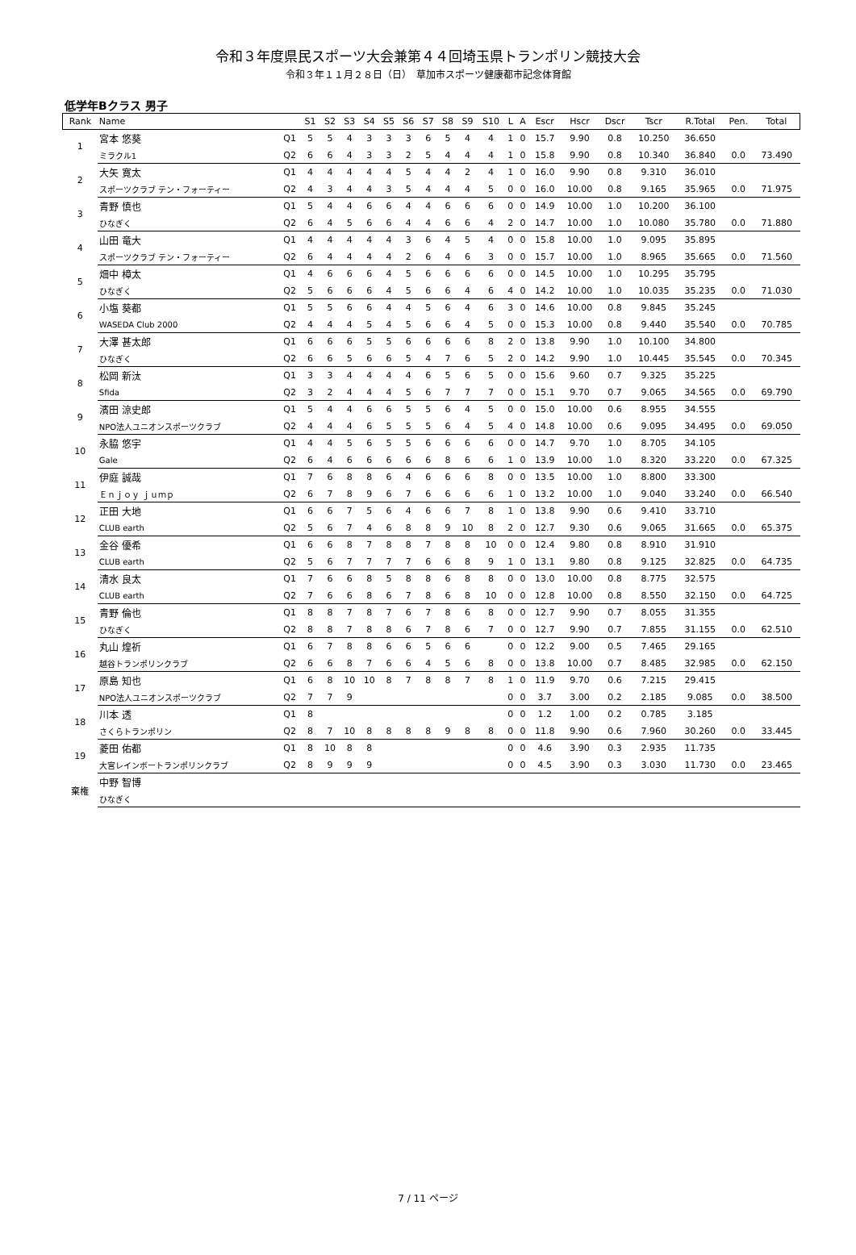令和３年度県民スポーツ大会兼第４４回埼玉県トランポリン競技大会
令和３年１１月２８日（日）　草加市スポーツ健康都市記念体育館
低学年Bクラス 男子
| Rank | Name | | S1 | S2 | S3 | S4 | S5 | S6 | S7 | S8 | S9 | S10 | L | A | Escr | Hscr | Dscr | Tscr | R.Total | Pen. | Total |
| --- | --- | --- | --- | --- | --- | --- | --- | --- | --- | --- | --- | --- | --- | --- | --- | --- | --- | --- | --- | --- | --- |
| 1 | 宮本 悠葵 | Q1 | 5 | 5 | 4 | 3 | 3 | 3 | 6 | 5 | 4 | 4 | 1 | 0 | 15.7 | 9.90 | 0.8 | 10.250 | 36.650 | | |
| | ミラクル1 | Q2 | 6 | 6 | 4 | 3 | 3 | 2 | 5 | 4 | 4 | 4 | 1 | 0 | 15.8 | 9.90 | 0.8 | 10.340 | 36.840 | 0.0 | 73.490 |
| 2 | 大矢 寛太 | Q1 | 4 | 4 | 4 | 4 | 4 | 5 | 4 | 4 | 2 | 4 | 1 | 0 | 16.0 | 9.90 | 0.8 | 9.310 | 36.010 | | |
| | スポーツクラブ テン・フォーティー | Q2 | 4 | 3 | 4 | 4 | 3 | 5 | 4 | 4 | 4 | 5 | 0 | 0 | 16.0 | 10.00 | 0.8 | 9.165 | 35.965 | 0.0 | 71.975 |
| 3 | 青野 慎也 | Q1 | 5 | 4 | 4 | 6 | 6 | 4 | 4 | 6 | 6 | 6 | 0 | 0 | 14.9 | 10.00 | 1.0 | 10.200 | 36.100 | | |
| | ひなぎく | Q2 | 6 | 4 | 5 | 6 | 6 | 4 | 4 | 6 | 6 | 4 | 2 | 0 | 14.7 | 10.00 | 1.0 | 10.080 | 35.780 | 0.0 | 71.880 |
| 4 | 山田 竜大 | Q1 | 4 | 4 | 4 | 4 | 4 | 3 | 6 | 4 | 5 | 4 | 0 | 0 | 15.8 | 10.00 | 1.0 | 9.095 | 35.895 | | |
| | スポーツクラブ テン・フォーティー | Q2 | 6 | 4 | 4 | 4 | 4 | 2 | 6 | 4 | 6 | 3 | 0 | 0 | 15.7 | 10.00 | 1.0 | 8.965 | 35.665 | 0.0 | 71.560 |
| 5 | 畑中 樟太 | Q1 | 4 | 6 | 6 | 6 | 4 | 5 | 6 | 6 | 6 | 6 | 0 | 0 | 14.5 | 10.00 | 1.0 | 10.295 | 35.795 | | |
| | ひなぎく | Q2 | 5 | 6 | 6 | 6 | 4 | 5 | 6 | 6 | 4 | 6 | 4 | 0 | 14.2 | 10.00 | 1.0 | 10.035 | 35.235 | 0.0 | 71.030 |
| 6 | 小塩 葵都 | Q1 | 5 | 5 | 6 | 6 | 4 | 4 | 5 | 6 | 4 | 6 | 3 | 0 | 14.6 | 10.00 | 0.8 | 9.845 | 35.245 | | |
| | WASEDA Club 2000 | Q2 | 4 | 4 | 4 | 5 | 4 | 5 | 6 | 6 | 4 | 5 | 0 | 0 | 15.3 | 10.00 | 0.8 | 9.440 | 35.540 | 0.0 | 70.785 |
| 7 | 大澤 甚太郎 | Q1 | 6 | 6 | 6 | 5 | 5 | 6 | 6 | 6 | 6 | 8 | 2 | 0 | 13.8 | 9.90 | 1.0 | 10.100 | 34.800 | | |
| | ひなぎく | Q2 | 6 | 6 | 5 | 6 | 6 | 5 | 4 | 7 | 6 | 5 | 2 | 0 | 14.2 | 9.90 | 1.0 | 10.445 | 35.545 | 0.0 | 70.345 |
| 8 | 松岡 新汰 | Q1 | 3 | 3 | 4 | 4 | 4 | 4 | 6 | 5 | 6 | 5 | 0 | 0 | 15.6 | 9.60 | 0.7 | 9.325 | 35.225 | | |
| | Sfida | Q2 | 3 | 2 | 4 | 4 | 4 | 5 | 6 | 7 | 7 | 7 | 0 | 0 | 15.1 | 9.70 | 0.7 | 9.065 | 34.565 | 0.0 | 69.790 |
| 9 | 濱田 涼史郎 | Q1 | 5 | 4 | 4 | 6 | 6 | 5 | 5 | 6 | 4 | 5 | 0 | 0 | 15.0 | 10.00 | 0.6 | 8.955 | 34.555 | | |
| | NPO法人ユニオンスポーツクラブ | Q2 | 4 | 4 | 4 | 6 | 5 | 5 | 5 | 6 | 4 | 5 | 4 | 0 | 14.8 | 10.00 | 0.6 | 9.095 | 34.495 | 0.0 | 69.050 |
| 10 | 永脇 悠宇 | Q1 | 4 | 4 | 5 | 6 | 5 | 5 | 6 | 6 | 6 | 6 | 0 | 0 | 14.7 | 9.70 | 1.0 | 8.705 | 34.105 | | |
| | Gale | Q2 | 6 | 4 | 6 | 6 | 6 | 6 | 6 | 8 | 6 | 6 | 1 | 0 | 13.9 | 10.00 | 1.0 | 8.320 | 33.220 | 0.0 | 67.325 |
| 11 | 伊庭 誠哉 | Q1 | 7 | 6 | 8 | 8 | 6 | 4 | 6 | 6 | 6 | 8 | 0 | 0 | 13.5 | 10.00 | 1.0 | 8.800 | 33.300 | | |
| | Ｅｎｊｏｙ ｊｕｍｐ | Q2 | 6 | 7 | 8 | 9 | 6 | 7 | 6 | 6 | 6 | 6 | 1 | 0 | 13.2 | 10.00 | 1.0 | 9.040 | 33.240 | 0.0 | 66.540 |
| 12 | 正田 大地 | Q1 | 6 | 6 | 7 | 5 | 6 | 4 | 6 | 6 | 7 | 8 | 1 | 0 | 13.8 | 9.90 | 0.6 | 9.410 | 33.710 | | |
| | CLUB earth | Q2 | 5 | 6 | 7 | 4 | 6 | 8 | 8 | 9 | 10 | 8 | 2 | 0 | 12.7 | 9.30 | 0.6 | 9.065 | 31.665 | 0.0 | 65.375 |
| 13 | 金谷 優希 | Q1 | 6 | 6 | 8 | 7 | 8 | 8 | 7 | 8 | 8 | 10 | 0 | 0 | 12.4 | 9.80 | 0.8 | 8.910 | 31.910 | | |
| | CLUB earth | Q2 | 5 | 6 | 7 | 7 | 7 | 7 | 6 | 6 | 8 | 9 | 1 | 0 | 13.1 | 9.80 | 0.8 | 9.125 | 32.825 | 0.0 | 64.735 |
| 14 | 清水 良太 | Q1 | 7 | 6 | 6 | 8 | 5 | 8 | 8 | 6 | 8 | 8 | 0 | 0 | 13.0 | 10.00 | 0.8 | 8.775 | 32.575 | | |
| | CLUB earth | Q2 | 7 | 6 | 6 | 8 | 6 | 7 | 8 | 6 | 8 | 10 | 0 | 0 | 12.8 | 10.00 | 0.8 | 8.550 | 32.150 | 0.0 | 64.725 |
| 15 | 青野 倫也 | Q1 | 8 | 8 | 7 | 8 | 7 | 6 | 7 | 8 | 6 | 8 | 0 | 0 | 12.7 | 9.90 | 0.7 | 8.055 | 31.355 | | |
| | ひなぎく | Q2 | 8 | 8 | 7 | 8 | 8 | 6 | 7 | 8 | 6 | 7 | 0 | 0 | 12.7 | 9.90 | 0.7 | 7.855 | 31.155 | 0.0 | 62.510 |
| 16 | 丸山 煌祈 | Q1 | 6 | 7 | 8 | 8 | 6 | 6 | 5 | 6 | 6 | | 0 | 0 | 12.2 | 9.00 | 0.5 | 7.465 | 29.165 | | |
| | 越谷トランポリンクラブ | Q2 | 6 | 6 | 8 | 7 | 6 | 6 | 4 | 5 | 6 | 8 | 0 | 0 | 13.8 | 10.00 | 0.7 | 8.485 | 32.985 | 0.0 | 62.150 |
| 17 | 原島 知也 | Q1 | 6 | 8 | 10 | 10 | 8 | 7 | 8 | 8 | 7 | 8 | 1 | 0 | 11.9 | 9.70 | 0.6 | 7.215 | 29.415 | | |
| | NPO法人ユニオンスポーツクラブ | Q2 | 7 | 7 | 9 | | | | | | | | 0 | 0 | 3.7 | 3.00 | 0.2 | 2.185 | 9.085 | 0.0 | 38.500 |
| 18 | 川本 透 | Q1 | 8 | | | | | | | | | | 0 | 0 | 1.2 | 1.00 | 0.2 | 0.785 | 3.185 | | |
| | さくらトランポリン | Q2 | 8 | 7 | 10 | 8 | 8 | 8 | 8 | 9 | 8 | 8 | 0 | 0 | 11.8 | 9.90 | 0.6 | 7.960 | 30.260 | 0.0 | 33.445 |
| 19 | 菱田 佑都 | Q1 | 8 | 10 | 8 | 8 | | | | | | | 0 | 0 | 4.6 | 3.90 | 0.3 | 2.935 | 11.735 | | |
| | 大宮レインボートランポリンクラブ | Q2 | 8 | 9 | 9 | 9 | | | | | | | 0 | 0 | 4.5 | 3.90 | 0.3 | 3.030 | 11.730 | 0.0 | 23.465 |
| 棄権 | 中野 智博 | | | | | | | | | | | | | | | | | | | | |
| | ひなぎく | | | | | | | | | | | | | | | | | | | | |
7 / 11 ページ